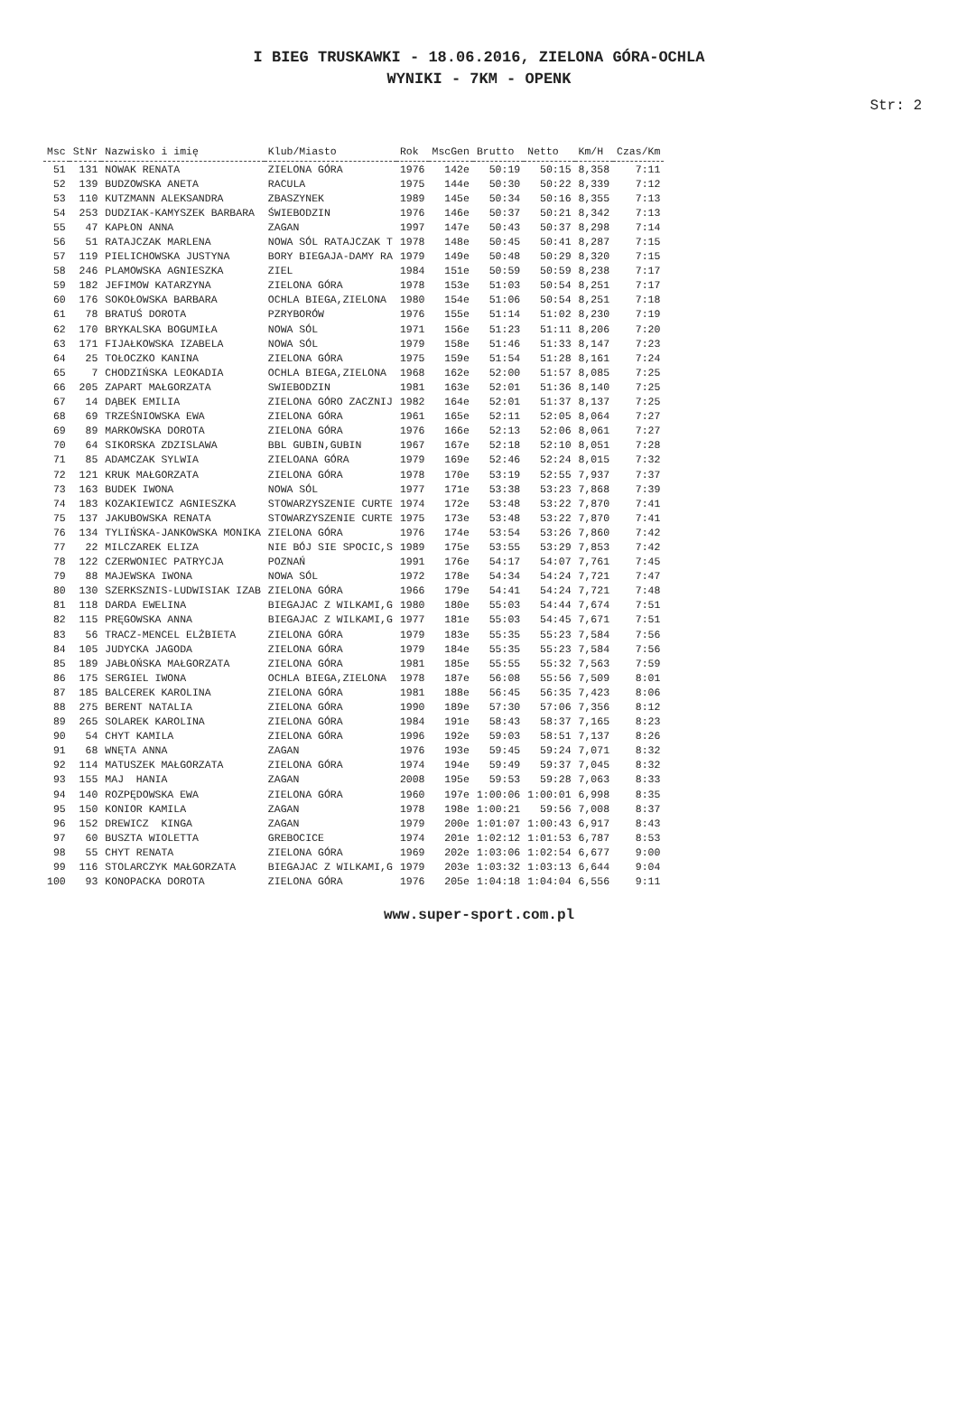I BIEG TRUSKAWKI - 18.06.2016, ZIELONA GÓRA-OCHLA
WYNIKI - 7KM - OPENK
Str: 2
| Msc | StNr | Nazwisko i imię | Klub/Miasto | Rok | MscGen | Brutto | Netto | Km/H | Czas/Km |
| --- | --- | --- | --- | --- | --- | --- | --- | --- | --- |
| 51 | 131 | NOWAK RENATA | ZIELONA GÓRA | 1976 | 142e | 50:19 | 50:15 | 8,358 | 7:11 |
| 52 | 139 | BUDZOWSKA ANETA | RACULA | 1975 | 144e | 50:30 | 50:22 | 8,339 | 7:12 |
| 53 | 110 | KUTZMANN ALEKSANDRA | ZBASZYNEK | 1989 | 145e | 50:34 | 50:16 | 8,355 | 7:13 |
| 54 | 253 | DUDZIAK-KAMYSZEK BARBARA | ŚWIEBODZIN | 1976 | 146e | 50:37 | 50:21 | 8,342 | 7:13 |
| 55 | 47 | KAPŁON ANNA | ZAGAN | 1997 | 147e | 50:43 | 50:37 | 8,298 | 7:14 |
| 56 | 51 | RATAJCZAK MARLENA | NOWA SÓL RATAJCZAK T | 1978 | 148e | 50:45 | 50:41 | 8,287 | 7:15 |
| 57 | 119 | PIELICHOWSKA JUSTYNA | BORY BIEGAJA-DAMY RA | 1979 | 149e | 50:48 | 50:29 | 8,320 | 7:15 |
| 58 | 246 | PLAMOWSKA AGNIESZKA | ZIEL | 1984 | 151e | 50:59 | 50:59 | 8,238 | 7:17 |
| 59 | 182 | JEFIMOW KATARZYNA | ZIELONA GÓRA | 1978 | 153e | 51:03 | 50:54 | 8,251 | 7:17 |
| 60 | 176 | SOKOŁOWSKA BARBARA | OCHLA BIEGA,ZIELONA | 1980 | 154e | 51:06 | 50:54 | 8,251 | 7:18 |
| 61 | 78 | BRATUŚ DOROTA | PZRYBORÓW | 1976 | 155e | 51:14 | 51:02 | 8,230 | 7:19 |
| 62 | 170 | BRYKALSKA BOGUMIŁA | NOWA SÓL | 1971 | 156e | 51:23 | 51:11 | 8,206 | 7:20 |
| 63 | 171 | FIJAŁKOWSKA IZABELA | NOWA SÓL | 1979 | 158e | 51:46 | 51:33 | 8,147 | 7:23 |
| 64 | 25 | TOŁOCZKO KANINA | ZIELONA GÓRA | 1975 | 159e | 51:54 | 51:28 | 8,161 | 7:24 |
| 65 | 7 | CHODZIŃSKA LEOKADIA | OCHLA BIEGA,ZIELONA | 1968 | 162e | 52:00 | 51:57 | 8,085 | 7:25 |
| 66 | 205 | ZAPART MAŁGORZATA | SWIEBODZIN | 1981 | 163e | 52:01 | 51:36 | 8,140 | 7:25 |
| 67 | 14 | DĄBEK EMILIA | ZIELONA GÓRO ZACZNIJ | 1982 | 164e | 52:01 | 51:37 | 8,137 | 7:25 |
| 68 | 69 | TRZEŚNIOWSKA EWA | ZIELONA GÓRA | 1961 | 165e | 52:11 | 52:05 | 8,064 | 7:27 |
| 69 | 89 | MARKOWSKA DOROTA | ZIELONA GÓRA | 1976 | 166e | 52:13 | 52:06 | 8,061 | 7:27 |
| 70 | 64 | SIKORSKA ZDZISLAWA | BBL GUBIN,GUBIN | 1967 | 167e | 52:18 | 52:10 | 8,051 | 7:28 |
| 71 | 85 | ADAMCZAK SYLWIA | ZIELOANA GÓRA | 1979 | 169e | 52:46 | 52:24 | 8,015 | 7:32 |
| 72 | 121 | KRUK MAŁGORZATA | ZIELONA GÓRA | 1978 | 170e | 53:19 | 52:55 | 7,937 | 7:37 |
| 73 | 163 | BUDEK IWONA | NOWA SÓL | 1977 | 171e | 53:38 | 53:23 | 7,868 | 7:39 |
| 74 | 183 | KOZAKIEWICZ AGNIESZKA | STOWARZYSZENIE CURTE | 1974 | 172e | 53:48 | 53:22 | 7,870 | 7:41 |
| 75 | 137 | JAKUBOWSKA RENATA | STOWARZYSZENIE CURTE | 1975 | 173e | 53:48 | 53:22 | 7,870 | 7:41 |
| 76 | 134 | TYLIŃSKA-JANKOWSKA MONIKA | ZIELONA GÓRA | 1976 | 174e | 53:54 | 53:26 | 7,860 | 7:42 |
| 77 | 22 | MILCZAREK ELIZA | NIE BÓJ SIE SPOCIC,S | 1989 | 175e | 53:55 | 53:29 | 7,853 | 7:42 |
| 78 | 122 | CZERWONIEC PATRYCJA | POZNAŃ | 1991 | 176e | 54:17 | 54:07 | 7,761 | 7:45 |
| 79 | 88 | MAJEWSKA IWONA | NOWA SÓL | 1972 | 178e | 54:34 | 54:24 | 7,721 | 7:47 |
| 80 | 130 | SZERKSZNIS-LUDWISIAK IZAB | ZIELONA GÓRA | 1966 | 179e | 54:41 | 54:24 | 7,721 | 7:48 |
| 81 | 118 | DARDA EWELINA | BIEGAJAC Z WILKAMI,G | 1980 | 180e | 55:03 | 54:44 | 7,674 | 7:51 |
| 82 | 115 | PRĘGOWSKA ANNA | BIEGAJAC Z WILKAMI,G | 1977 | 181e | 55:03 | 54:45 | 7,671 | 7:51 |
| 83 | 56 | TRACZ-MENCEL ELŻBIETA | ZIELONA GÓRA | 1979 | 183e | 55:35 | 55:23 | 7,584 | 7:56 |
| 84 | 105 | JUDYCKA JAGODA | ZIELONA GÓRA | 1979 | 184e | 55:35 | 55:23 | 7,584 | 7:56 |
| 85 | 189 | JABŁOŃSKA MAŁGORZATA | ZIELONA GÓRA | 1981 | 185e | 55:55 | 55:32 | 7,563 | 7:59 |
| 86 | 175 | SERGIEL IWONA | OCHLA BIEGA,ZIELONA | 1978 | 187e | 56:08 | 55:56 | 7,509 | 8:01 |
| 87 | 185 | BALCEREK KAROLINA | ZIELONA GÓRA | 1981 | 188e | 56:45 | 56:35 | 7,423 | 8:06 |
| 88 | 275 | BERENT NATALIA | ZIELONA GÓRA | 1990 | 189e | 57:30 | 57:06 | 7,356 | 8:12 |
| 89 | 265 | SOLAREK KAROLINA | ZIELONA GÓRA | 1984 | 191e | 58:43 | 58:37 | 7,165 | 8:23 |
| 90 | 54 | CHYT KAMILA | ZIELONA GÓRA | 1996 | 192e | 59:03 | 58:51 | 7,137 | 8:26 |
| 91 | 68 | WNĘTA ANNA | ZAGAN | 1976 | 193e | 59:45 | 59:24 | 7,071 | 8:32 |
| 92 | 114 | MATUSZEK MAŁGORZATA | ZIELONA GÓRA | 1974 | 194e | 59:49 | 59:37 | 7,045 | 8:32 |
| 93 | 155 | MAJ HANIA | ZAGAN | 2008 | 195e | 59:53 | 59:28 | 7,063 | 8:33 |
| 94 | 140 | ROZPĘDOWSKA EWA | ZIELONA GÓRA | 1960 | 197e | 1:00:06 | 1:00:01 | 6,998 | 8:35 |
| 95 | 150 | KONIOR KAMILA | ZAGAN | 1978 | 198e | 1:00:21 | 59:56 | 7,008 | 8:37 |
| 96 | 152 | DREWICZ KINGA | ZAGAN | 1979 | 200e | 1:01:07 | 1:00:43 | 6,917 | 8:43 |
| 97 | 60 | BUSZTA WIOLETTA | GREBOCICE | 1974 | 201e | 1:02:12 | 1:01:53 | 6,787 | 8:53 |
| 98 | 55 | CHYT RENATA | ZIELONA GÓRA | 1969 | 202e | 1:03:06 | 1:02:54 | 6,677 | 9:00 |
| 99 | 116 | STOLARCZYK MAŁGORZATA | BIEGAJAC Z WILKAMI,G | 1979 | 203e | 1:03:32 | 1:03:13 | 6,644 | 9:04 |
| 100 | 93 | KONOPACKA DOROTA | ZIELONA GÓRA | 1976 | 205e | 1:04:18 | 1:04:04 | 6,556 | 9:11 |
www.super-sport.com.pl